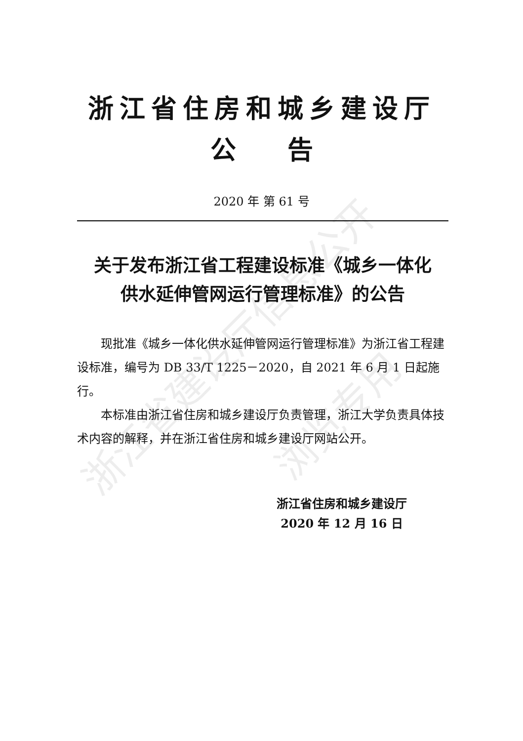浙江省建设厅信息公开
浏览专用
浙江省住房和城乡建设厅
公　　告
2020 年 第 61 号
关于发布浙江省工程建设标准《城乡一体化
供水延伸管网运行管理标准》的公告
现批准《城乡一体化供水延伸管网运行管理标准》为浙江省工程建设标准，编号为 DB 33/T 1225－2020，自 2021 年 6 月 1 日起施行。
本标准由浙江省住房和城乡建设厅负责管理，浙江大学负责具体技术内容的解释，并在浙江省住房和城乡建设厅网站公开。
浙江省住房和城乡建设厅
2020 年 12 月 16 日